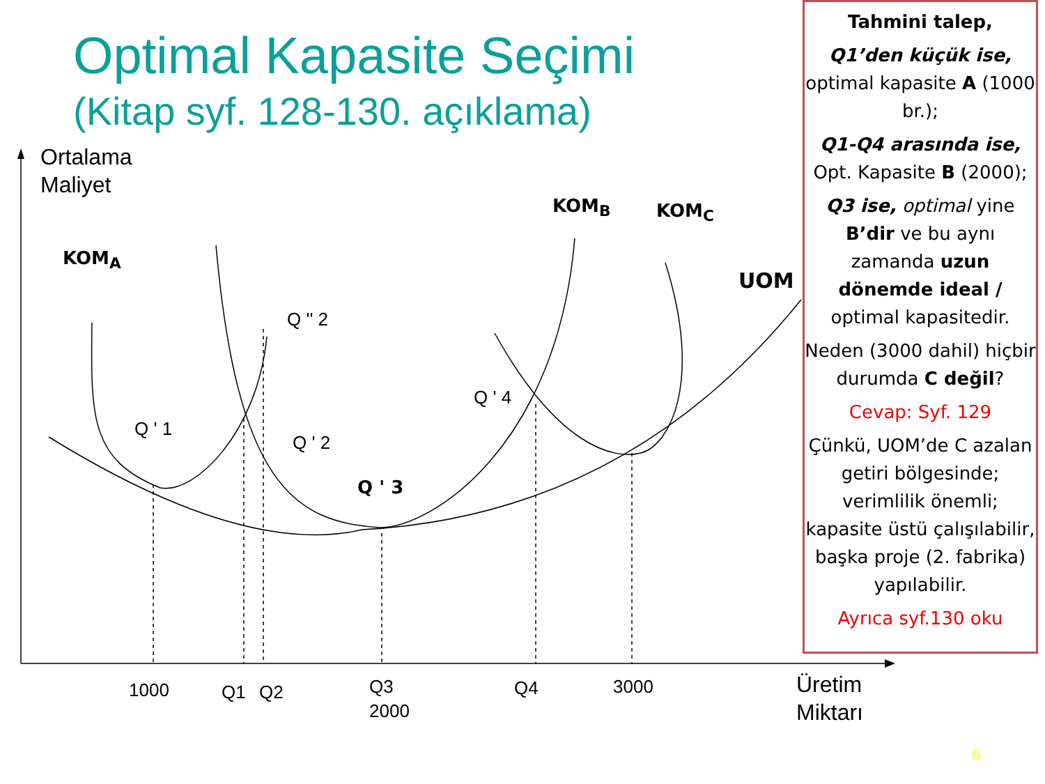Optimal Kapasite Seçimi
(Kitap syf. 128-130. açıklama)
Ortalama
Maliyet
KOM<sub>A</sub>
KOM<sub>B</sub> KOM<sub>C</sub>
UOM
Q ' 1
Q '' 2
Q ' 2
Q ' 3
Q ' 4
1000 Q1 Q2
Q3
2000
Q4 3000
Üretim
Miktarı
6
Tahmini talep,
Q1’den küçük ise, optimal kapasite A (1000 br.);
Q1-Q4 arasında ise, Opt. Kapasite B (2000);
Q3 ise, optimal yine B’dir ve bu aynı zamanda uzun dönemde ideal / optimal kapasitedir.
Neden (3000 dahil) hiçbir durumda C değil?
Cevap: Syf. 129
Çünkü, UOM’de C azalan getiri bölgesinde; verimlilik önemli; kapasite üstü çalışılabilir, başka proje (2. fabrika) yapılabilir.
Ayrıca syf.130 oku